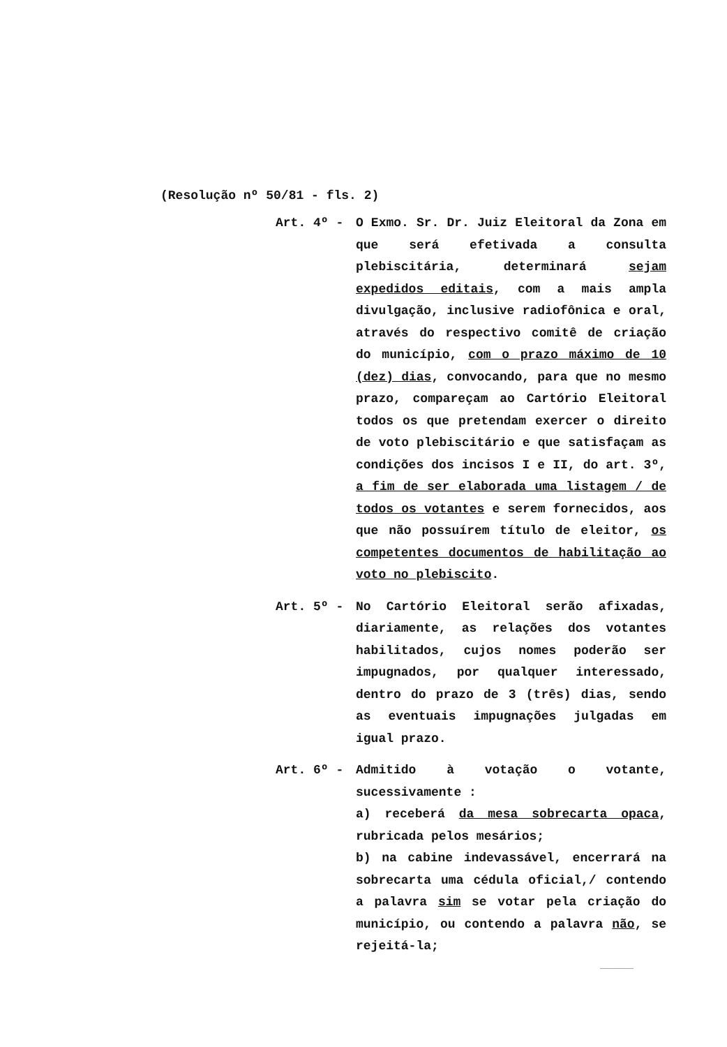(Resolução nº 50/81 - fls. 2)
Art. 4º - O Exmo. Sr. Dr. Juiz Eleitoral da Zona em que será efetivada a consulta plebiscitária, determinará sejam expedidos editais, com a mais ampla divulgação, inclusive radiofônica e oral, através do respectivo comitê de criação do município, com o prazo máximo de 10 (dez) dias, convocando, para que no mesmo prazo, compareçam ao Cartório Eleitoral todos os que pretendam exercer o direito de voto plebiscitário e que satisfaçam as condições dos incisos I e II, do art. 3º, a fim de ser elaborada uma listagem / de todos os votantes e serem fornecidos, aos que não possuírem título de eleitor, os competentes documentos de habilitação ao voto no plebiscito.
Art. 5º - No Cartório Eleitoral serão afixadas, diariamente, as relações dos votantes habilitados, cujos nomes poderão ser impugnados, por qualquer interessado, dentro do prazo de 3 (três) dias, sendo as eventuais impugnações julgadas em igual prazo.
Art. 6º - Admitido à votação o votante, sucessivamente :
a) receberá da mesa sobrecarta opaca, rubricada pelos mesários;
b) na cabine indevassável, encerrará na sobrecarta uma cédula oficial,/ contendo a palavra sim se votar pela criação do município, ou contendo a palavra não, se rejeitá-la;
__________